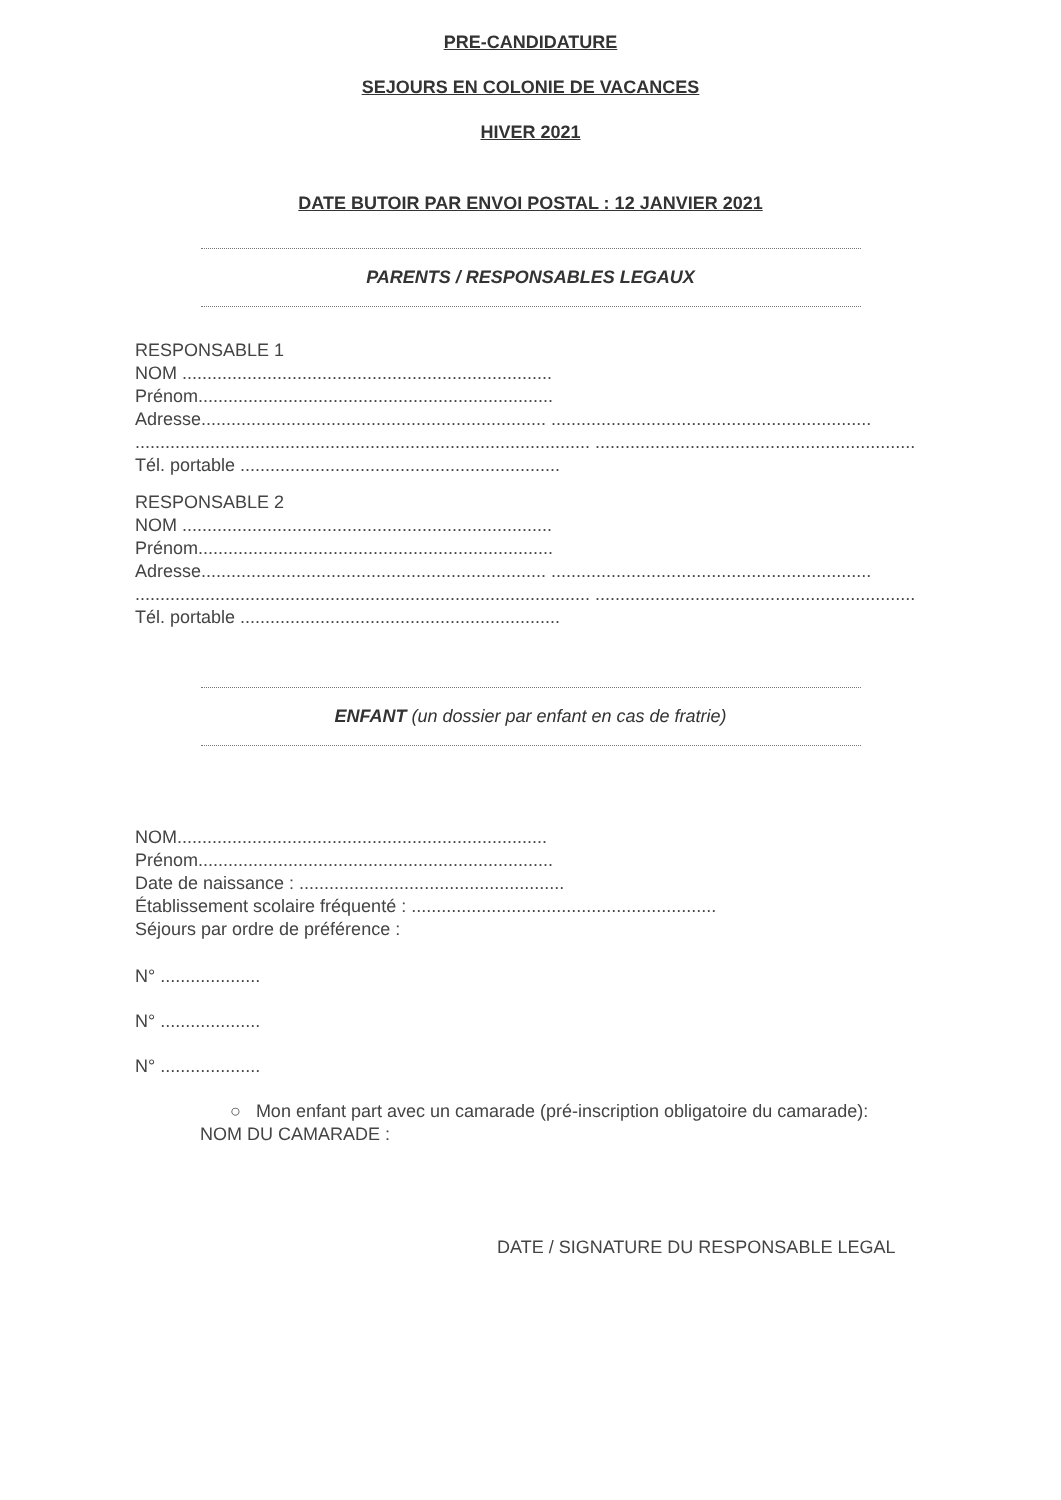PRE-CANDIDATURE
SEJOURS EN COLONIE DE VACANCES
HIVER 2021
DATE BUTOIR PAR ENVOI POSTAL : 12 JANVIER 2021
PARENTS / RESPONSABLES LEGAUX
RESPONSABLE 1
NOM ..........................................................................
Prénom.......................................................................
Adresse..................................................................... ................................................................
........................................................................................... ................................................................
Tél. portable ................................................................
RESPONSABLE 2
NOM ..........................................................................
Prénom.......................................................................
Adresse..................................................................... ................................................................
........................................................................................... ................................................................
Tél. portable ................................................................
ENFANT (un dossier par enfant en cas de fratrie)
NOM..........................................................................
Prénom.......................................................................
Date de naissance : .....................................................
Établissement scolaire fréquenté : .............................................................
Séjours par ordre de préférence :
N° ....................
N° ....................
N° ....................
○ Mon enfant part avec un camarade (pré-inscription obligatoire du camarade):
NOM DU CAMARADE :
DATE / SIGNATURE DU RESPONSABLE LEGAL